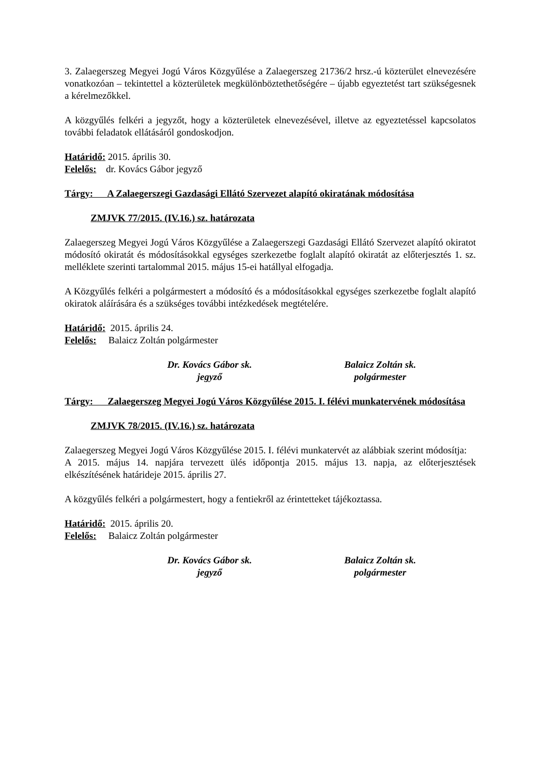3. Zalaegerszeg Megyei Jogú Város Közgyűlése a Zalaegerszeg 21736/2 hrsz.-ú közterület elnevezésére vonatkozóan – tekintettel a közterületek megkülönböztethetőségére – újabb egyeztetést tart szükségesnek a kérelmezőkkel.
A közgyűlés felkéri a jegyzőt, hogy a közterületek elnevezésével, illetve az egyeztetéssel kapcsolatos további feladatok ellátásáról gondoskodjon.
Határidő: 2015. április 30.
Felelős: dr. Kovács Gábor jegyző
Tárgy: A Zalaegerszegi Gazdasági Ellátó Szervezet alapító okiratának módosítása
ZMJVK 77/2015. (IV.16.) sz. határozata
Zalaegerszeg Megyei Jogú Város Közgyűlése a Zalaegerszegi Gazdasági Ellátó Szervezet alapító okiratot módosító okiratát és módosításokkal egységes szerkezetbe foglalt alapító okiratát az előterjesztés 1. sz. melléklete szerinti tartalommal 2015. május 15-ei hatállyal elfogadja.
A Közgyűlés felkéri a polgármestert a módosító és a módosításokkal egységes szerkezetbe foglalt alapító okiratok aláírására és a szükséges további intézkedések megtételére.
Határidő: 2015. április 24.
Felelős: Balaicz Zoltán polgármester
Dr. Kovács Gábor sk.
jegyző
Balaicz Zoltán sk.
polgármester
Tárgy: Zalaegerszeg Megyei Jogú Város Közgyűlése 2015. I. félévi munkatervének módosítása
ZMJVK 78/2015. (IV.16.) sz. határozata
Zalaegerszeg Megyei Jogú Város Közgyűlése 2015. I. félévi munkatervét az alábbiak szerint módosítja:
A 2015. május 14. napjára tervezett ülés időpontja 2015. május 13. napja, az előterjesztések elkészítésének határideje 2015. április 27.
A közgyűlés felkéri a polgármestert, hogy a fentiekről az érintetteket tájékoztassa.
Határidő: 2015. április 20.
Felelős: Balaicz Zoltán polgármester
Dr. Kovács Gábor sk.
jegyző
Balaicz Zoltán sk.
polgármester